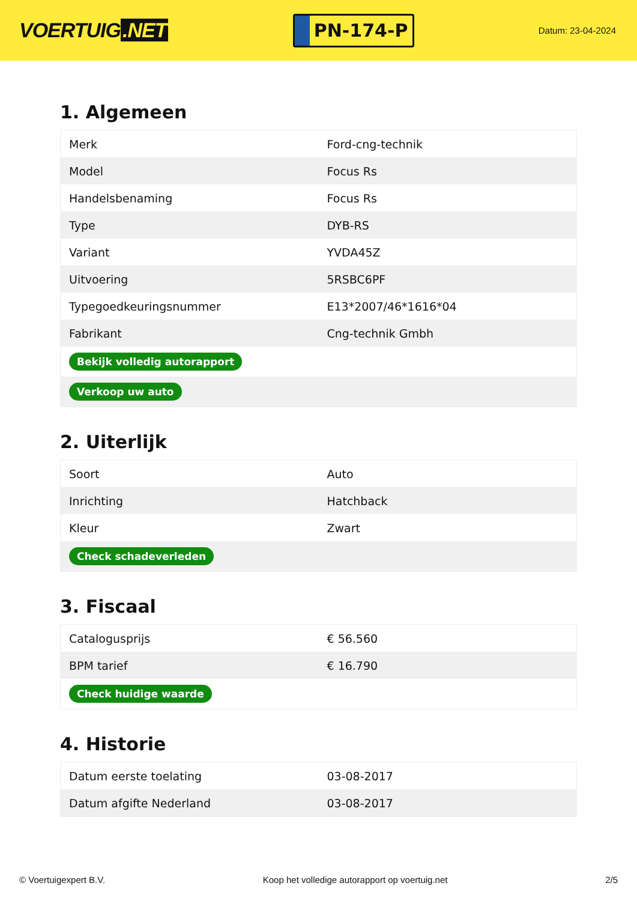VOERTUIG.NET
PN-174-P
Datum: 23-04-2024
1. Algemeen
| Merk | Ford-cng-technik |
| Model | Focus Rs |
| Handelsbenaming | Focus Rs |
| Type | DYB-RS |
| Variant | YVDA45Z |
| Uitvoering | 5RSBC6PF |
| Typegoedkeuringsnummer | E13*2007/46*1616*04 |
| Fabrikant | Cng-technik Gmbh |
| Bekijk volledig autorapport | |
| Verkoop uw auto | |
2. Uiterlijk
| Soort | Auto |
| Inrichting | Hatchback |
| Kleur | Zwart |
| Check schadeverleden | |
3. Fiscaal
| Catalogusprijs | € 56.560 |
| BPM tarief | € 16.790 |
| Check huidige waarde | |
4. Historie
| Datum eerste toelating | 03-08-2017 |
| Datum afgifte Nederland | 03-08-2017 |
© Voertuigexpert B.V. Koop het volledige autorapport op voertuig.net 2/5